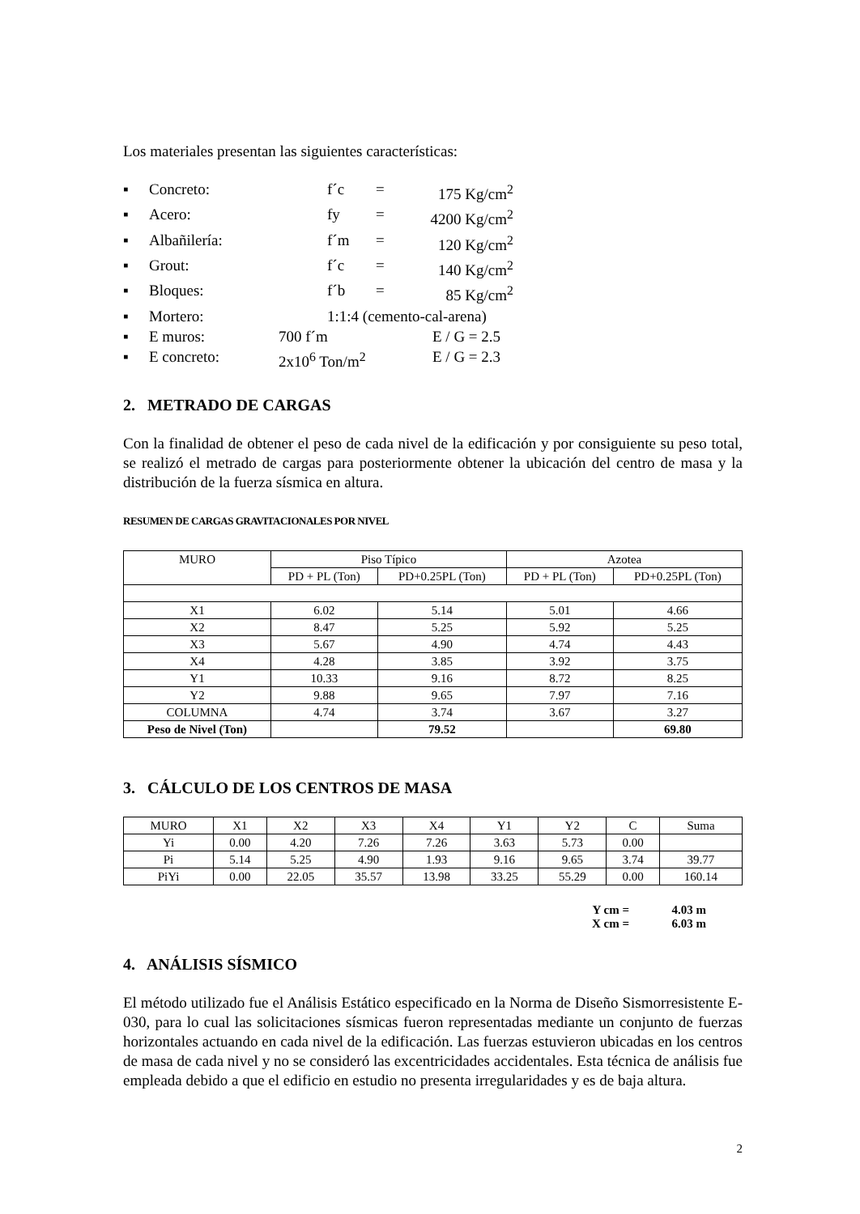Los materiales presentan las siguientes características:
▪ Concreto: f´c = 175 Kg/cm<sup>2</sup>
▪ Acero: fy = 4200 Kg/cm<sup>2</sup>
▪ Albañilería: f´m = 120 Kg/cm<sup>2</sup>
▪ Grout: f´c = 140 Kg/cm<sup>2</sup>
▪ Bloques: f´b = 85 Kg/cm<sup>2</sup>
▪ Mortero: 1:1:4 (cemento-cal-arena)
▪ E muros: 700 f´m E / G = 2.5
▪ E concreto: 2x10<sup>6</sup> Ton/m<sup>2</sup> E / G = 2.3
2. METRADO DE CARGAS
Con la finalidad de obtener el peso de cada nivel de la edificación y por consiguiente su peso total, se realizó el metrado de cargas para posteriormente obtener la ubicación del centro de masa y la distribución de la fuerza sísmica en altura.
RESUMEN DE CARGAS GRAVITACIONALES POR NIVEL
| MURO | Piso Típico | | Azotea | |
| --- | --- | --- | --- | --- |
| | PD + PL (Ton) | PD+0.25PL (Ton) | PD + PL (Ton) | PD+0.25PL (Ton) |
| X1 | 6.02 | 5.14 | 5.01 | 4.66 |
| X2 | 8.47 | 5.25 | 5.92 | 5.25 |
| X3 | 5.67 | 4.90 | 4.74 | 4.43 |
| X4 | 4.28 | 3.85 | 3.92 | 3.75 |
| Y1 | 10.33 | 9.16 | 8.72 | 8.25 |
| Y2 | 9.88 | 9.65 | 7.97 | 7.16 |
| COLUMNA | 4.74 | 3.74 | 3.67 | 3.27 |
| Peso de Nivel (Ton) | | 79.52 | | 69.80 |
3. CÁLCULO DE LOS CENTROS DE MASA
| MURO | X1 | X2 | X3 | X4 | Y1 | Y2 | C | Suma |
| Yi | 0.00 | 4.20 | 7.26 | 7.26 | 3.63 | 5.73 | 0.00 | |
| Pi | 5.14 | 5.25 | 4.90 | 1.93 | 9.16 | 9.65 | 3.74 | 39.77 |
| PiYi | 0.00 | 22.05 | 35.57 | 13.98 | 33.25 | 55.29 | 0.00 | 160.14 |
Y cm = 4.03 m
X cm = 6.03 m
4. ANÁLISIS SÍSMICO
El método utilizado fue el Análisis Estático especificado en la Norma de Diseño Sismorresistente E-030, para lo cual las solicitaciones sísmicas fueron representadas mediante un conjunto de fuerzas horizontales actuando en cada nivel de la edificación. Las fuerzas estuvieron ubicadas en los centros de masa de cada nivel y no se consideró las excentricidades accidentales. Esta técnica de análisis fue empleada debido a que el edificio en estudio no presenta irregularidades y es de baja altura.
2